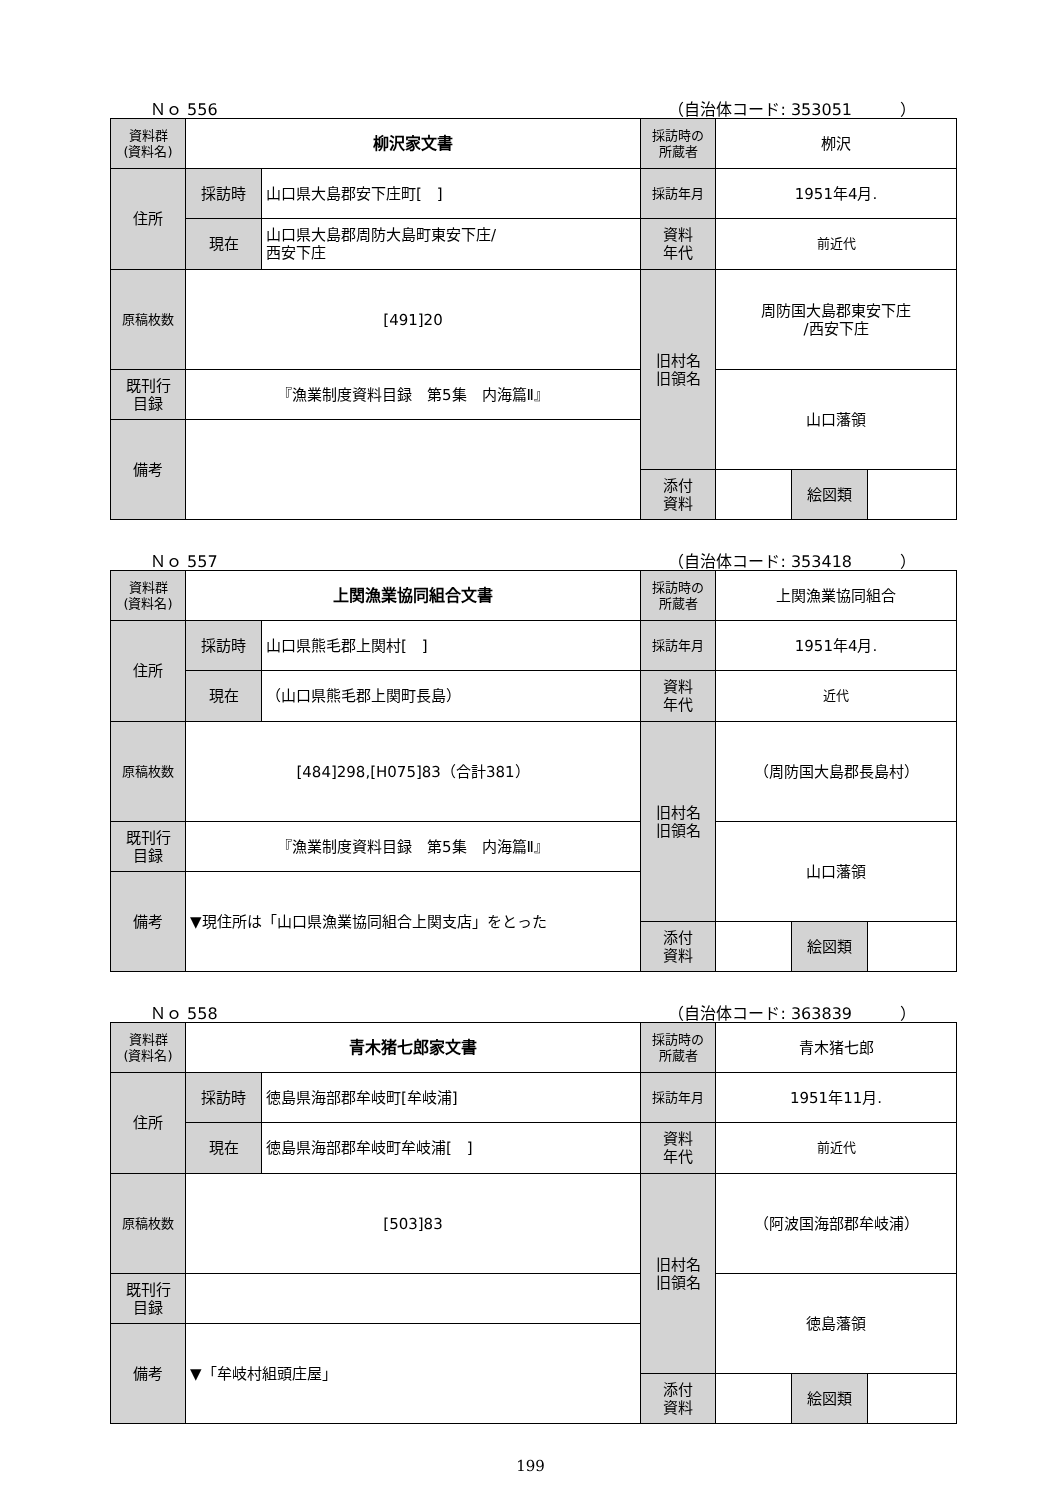Ｎｏ 556 （自治体コード: 353051　　　）
| 資料群 (資料名) | 柳沢家文書 | | 採訪時の 所蔵者 | 栁沢 | | |
| 住所 | 採訪時 | 山口県大島郡安下庄町[ ] | 採訪年月 | 1951年4月. | | |
| | 現在 | 山口県大島郡周防大島町東安下庄/ 西安下庄 | 資料 年代 | 前近代 | | |
| 原稿枚数 | [491]20 | | 旧村名 旧領名 | 周防国大島郡東安下庄 /西安下庄 | | |
| 既刊行 目録 | 『漁業制度資料目録 第5集 内海篇Ⅱ』 | | | 山口藩領 | | |
| 備考 | | | | | | |
| | | | 添付 資料 | | 絵図類 | |
Ｎｏ 557 （自治体コード: 353418　　　）
| 資料群 (資料名) | 上関漁業協同組合文書 | | 採訪時の 所蔵者 | 上関漁業協同組合 | | |
| 住所 | 採訪時 | 山口県熊毛郡上関村[ ] | 採訪年月 | 1951年4月. | | |
| | 現在 | （山口県熊毛郡上関町長島） | 資料 年代 | 近代 | | |
| 原稿枚数 | [484]298,[H075]83（合計381） | | 旧村名 旧領名 | （周防国大島郡長島村） | | |
| 既刊行 目録 | 『漁業制度資料目録 第5集 内海篇Ⅱ』 | | | 山口藩領 | | |
| 備考 | ▼現住所は「山口県漁業協同組合上関支店」をとった | | | | | |
| | | | 添付 資料 | | 絵図類 | |
Ｎｏ 558 （自治体コード: 363839　　　）
| 資料群 (資料名) | 青木猪七郎家文書 | | 採訪時の 所蔵者 | 青木猪七郎 | | |
| 住所 | 採訪時 | 徳島県海部郡牟岐町[牟岐浦] | 採訪年月 | 1951年11月. | | |
| | 現在 | 徳島県海部郡牟岐町牟岐浦[ ] | 資料 年代 | 前近代 | | |
| 原稿枚数 | [503]83 | | 旧村名 旧領名 | （阿波国海部郡牟岐浦） | | |
| 既刊行 目録 | | | | 徳島藩領 | | |
| 備考 | ▼「牟岐村組頭庄屋」 | | | | | |
| | | | 添付 資料 | | 絵図類 | |
199